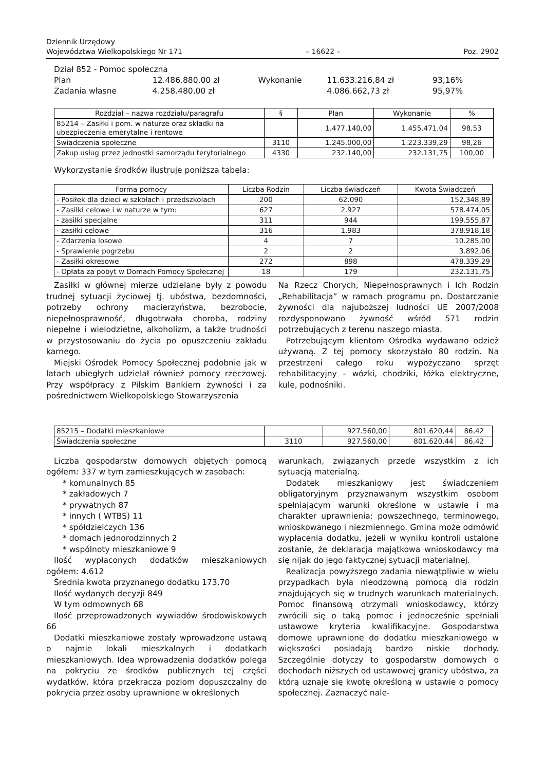Dziennik Urzędowy
Województwa Wielkopolskiego Nr 171
– 16622 –
Poz. 2902
Dział 852 - Pomoc społeczna
| Plan | 12.486.880,00 zł | Wykonanie | 11.633.216,84 zł | 93,16% |
| Zadania własne | 4.258.480,00 zł | | 4.086.662,73 zł | 95,97% |
| Rozdział – nazwa rozdziału/paragrafu | § | Plan | Wykonanie | % |
| --- | --- | --- | --- | --- |
| 85214 – Zasiłki i pom. w naturze oraz składki na ubezpieczenia emerytalne i rentowe | | 1.477.140,00 | 1.455.471,04 | 98,53 |
| Świadczenia społeczne | 3110 | 1.245.000,00 | 1.223.339,29 | 98,26 |
| Zakup usług przez jednostki samorządu terytorialnego | 4330 | 232.140,00 | 232.131,75 | 100,00 |
Wykorzystanie środków ilustruje poniższa tabela:
| Forma pomocy | Liczba Rodzin | Liczba świadczeń | Kwota Świadczeń |
| --- | --- | --- | --- |
| - Posiłek dla dzieci w szkołach i przedszkolach | 200 | 62.090 | 152.348,89 |
| - Zasiłki celowe i w naturze w tym: | 627 | 2.927 | 578.474,05 |
| - zasiłki specjalne | 311 | 944 | 199.555,87 |
| - zasiłki celowe | 316 | 1.983 | 378.918,18 |
| - Zdarzenia losowe | 4 | 7 | 10.285,00 |
| - Sprawienie pogrzebu | 2 | 2 | 3.892,06 |
| - Zasiłki okresowe | 272 | 898 | 478.339,29 |
| - Opłata za pobyt w Domach Pomocy Społecznej | 18 | 179 | 232.131,75 |
Zasiłki w głównej mierze udzielane były z powodu trudnej sytuacji życiowej tj. ubóstwa, bezdomności, potrzeby ochrony macierzyństwa, bezrobocie, niepełnosprawność, długotrwała choroba, rodziny niepełne i wielodzietne, alkoholizm, a także trudności w przystosowaniu do życia po opuszczeniu zakładu karnego.
Miejski Ośrodek Pomocy Społecznej podobnie jak w latach ubiegłych udzielał również pomocy rzeczowej. Przy współpracy z Pilskim Bankiem żywności i za pośrednictwem Wielkopolskiego Stowarzyszenia
Na Rzecz Chorych, Niepełnosprawnych i Ich Rodzin „Rehabilitacja” w ramach programu pn. Dostarczanie żywności dla najuboższej ludności UE 2007/2008 rozdysponowano żywność wśród 571 rodzin potrzebujących z terenu naszego miasta.
Potrzebującym klientom Ośrodka wydawano odzież używaną. Z tej pomocy skorzystało 80 rodzin. Na przestrzeni całego roku wypożyczano sprzęt rehabilitacyjny – wózki, chodziki, łóżka elektryczne, kule, podnośniki.
| 85215 – Dodatki mieszkaniowe | | 927.560,00 | 801.620,44 | 86,42 |
| Świadczenia społeczne | 3110 | 927.560,00 | 801.620,44 | 86,42 |
Liczba gospodarstw domowych objętych pomocą ogółem: 337 w tym zamieszkujących w zasobach:
* komunalnych 85
* zakładowych 7
* prywatnych 87
* innych ( WTBS) 11
* spółdzielczych 136
* domach jednorodzinnych 2
* wspólnoty mieszkaniowe 9
Ilość wypłaconych dodatków mieszkaniowych ogółem: 4.612
Średnia kwota przyznanego dodatku 173,70
Ilość wydanych decyzji 849
W tym odmownych 68
Ilość przeprowadzonych wywiadów środowiskowych 66
Dodatki mieszkaniowe zostały wprowadzone ustawą o najmie lokali mieszkalnych i dodatkach mieszkaniowych. Idea wprowadzenia dodatków polega na pokryciu ze środków publicznych tej części wydatków, która przekracza poziom dopuszczalny do pokrycia przez osoby uprawnione w określonych
warunkach, związanych przede wszystkim z ich sytuacją materialną.
Dodatek mieszkaniowy jest świadczeniem obligatoryjnym przyznawanym wszystkim osobom spełniającym warunki określone w ustawie i ma charakter uprawnienia: powszechnego, terminowego, wnioskowanego i niezmiennego. Gmina może odmówić wypłacenia dodatku, jeżeli w wyniku kontroli ustalone zostanie, że deklaracja majątkowa wnioskodawcy ma się nijak do jego faktycznej sytuacji materialnej.
Realizacja powyższego zadania niewątpliwie w wielu przypadkach była nieodzowną pomocą dla rodzin znajdujących się w trudnych warunkach materialnych. Pomoc finansową otrzymali wnioskodawcy, którzy zwrócili się o taką pomoc i jednocześnie spełniali ustawowe kryteria kwalifikacyjne. Gospodarstwa domowe uprawnione do dodatku mieszkaniowego w większości posiadają bardzo niskie dochody. Szczególnie dotyczy to gospodarstw domowych o dochodach niższych od ustawowej granicy ubóstwa, za którą uznaje się kwotę określoną w ustawie o pomocy społecznej. Zaznaczyć nale-